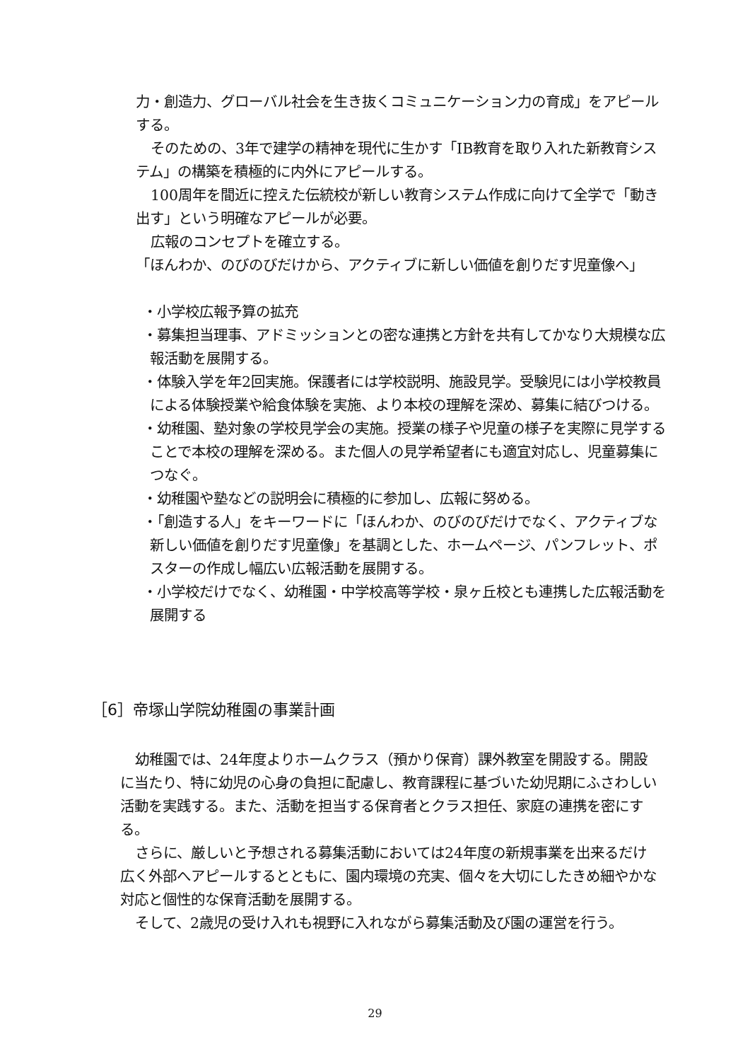力・創造力、グローバル社会を生き抜くコミュニケーション力の育成」をアピールする。
そのための、3年で建学の精神を現代に生かす「IB教育を取り入れた新教育システム」の構築を積極的に内外にアピールする。
100周年を間近に控えた伝統校が新しい教育システム作成に向けて全学で「動き出す」という明確なアピールが必要。
広報のコンセプトを確立する。
「ほんわか、のびのびだけから、アクティブに新しい価値を創りだす児童像へ」
・小学校広報予算の拡充
・募集担当理事、アドミッションとの密な連携と方針を共有してかなり大規模な広報活動を展開する。
・体験入学を年2回実施。保護者には学校説明、施設見学。受験児には小学校教員による体験授業や給食体験を実施、より本校の理解を深め、募集に結びつける。
・幼稚園、塾対象の学校見学会の実施。授業の様子や児童の様子を実際に見学することで本校の理解を深める。また個人の見学希望者にも適宜対応し、児童募集につなぐ。
・幼稚園や塾などの説明会に積極的に参加し、広報に努める。
・「創造する人」をキーワードに「ほんわか、のびのびだけでなく、アクティブな新しい価値を創りだす児童像」を基調とした、ホームページ、パンフレット、ポスターの作成し幅広い広報活動を展開する。
・小学校だけでなく、幼稚園・中学校高等学校・泉ヶ丘校とも連携した広報活動を展開する
［6］帝塚山学院幼稚園の事業計画
幼稚園では、24年度よりホームクラス（預かり保育）課外教室を開設する。開設に当たり、特に幼児の心身の負担に配慮し、教育課程に基づいた幼児期にふさわしい活動を実践する。また、活動を担当する保育者とクラス担任、家庭の連携を密にする。
さらに、厳しいと予想される募集活動においては24年度の新規事業を出来るだけ広く外部へアピールするとともに、園内環境の充実、個々を大切にしたきめ細やかな対応と個性的な保育活動を展開する。
そして、2歳児の受け入れも視野に入れながら募集活動及び園の運営を行う。
29